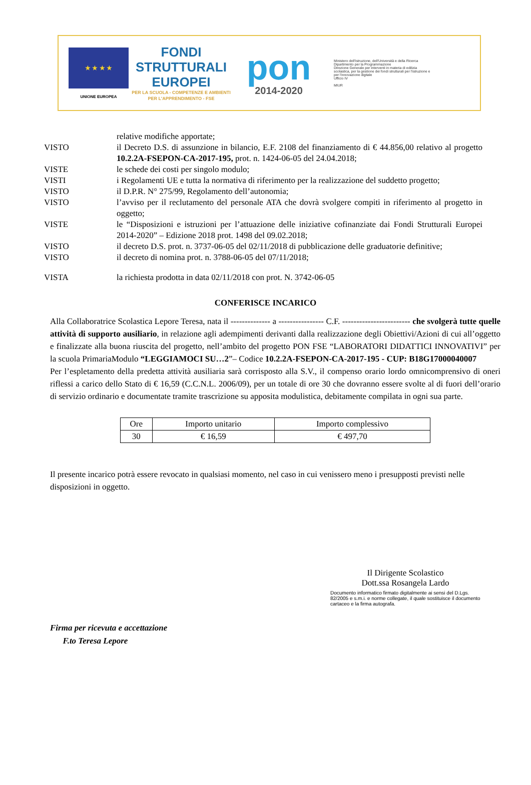★ ★ ★ ★
UNIONE EUROPEA
FONDI
STRUTTURALI
EUROPEI
PER LA SCUOLA - COMPETENZE E AMBIENTI PER L'APPRENDIMENTO - FSE
pon
2014-2020
Ministero dell'Istruzione, dell'Università e della Ricerca
Dipartimento per la Programmazione
Direzione Generale per interventi in materia di edilizia scolastica, per la gestione dei fondi strutturali per l'istruzione e per l'innovazione digitale
Ufficio IV
MIUR
relative modifiche apportate;
VISTO il Decreto D.S. di assunzione in bilancio, E.F. 2108 del finanziamento di € 44.856,00 relativo al progetto 10.2.2A-FSEPON-CA-2017-195, prot. n. 1424-06-05 del 24.04.2018;
VISTE le schede dei costi per singolo modulo;
VISTI i Regolamenti UE e tutta la normativa di riferimento per la realizzazione del suddetto progetto;
VISTO il D.P.R. N° 275/99, Regolamento dell’autonomia;
VISTO l’avviso per il reclutamento del personale ATA che dovrà svolgere compiti in riferimento al progetto in oggetto;
VISTE le “Disposizioni e istruzioni per l’attuazione delle iniziative cofinanziate dai Fondi Strutturali Europei 2014-2020” – Edizione 2018 prot. 1498 del 09.02.2018;
VISTO il decreto D.S. prot. n. 3737-06-05 del 02/11/2018 di pubblicazione delle graduatorie definitive;
VISTO il decreto di nomina prot. n. 3788-06-05 del 07/11/2018;
VISTA la richiesta prodotta in data 02/11/2018 con prot. N. 3742-06-05
CONFERISCE INCARICO
Alla Collaboratrice Scolastica Lepore Teresa, nata il -------------- a ---------------- C.F. ------------------------ che svolgerà tutte quelle attività di supporto ausiliario, in relazione agli adempimenti derivanti dalla realizzazione degli Obiettivi/Azioni di cui all’oggetto e finalizzate alla buona riuscita del progetto, nell’ambito del progetto PON FSE “LABORATORI DIDATTICI INNOVATIVI” per la scuola PrimariaModulo “LEGGIAMOCI SU…2”– Codice 10.2.2A-FSEPON-CA-2017-195 - CUP: B18G17000040007
Per l’espletamento della predetta attività ausiliaria sarà corrisposto alla S.V., il compenso orario lordo omnicomprensivo di oneri riflessi a carico dello Stato di € 16,59 (C.C.N.L. 2006/09), per un totale di ore 30 che dovranno essere svolte al di fuori dell’orario di servizio ordinario e documentate tramite trascrizione su apposita modulistica, debitamente compilata in ogni sua parte.
| Ore | Importo unitario | Importo complessivo |
| 30 | € 16,59 | € 497,70 |
Il presente incarico potrà essere revocato in qualsiasi momento, nel caso in cui venissero meno i presupposti previsti nelle disposizioni in oggetto.
Il Dirigente Scolastico
Dott.ssa Rosangela Lardo
Documento informatico firmato digitalmente ai sensi del D.Lgs. 82/2005 e s.m.i. e norme collegate, il quale sostituisce il documento cartaceo e la firma autografa.
Firma per ricevuta e accettazione
F.to Teresa Lepore